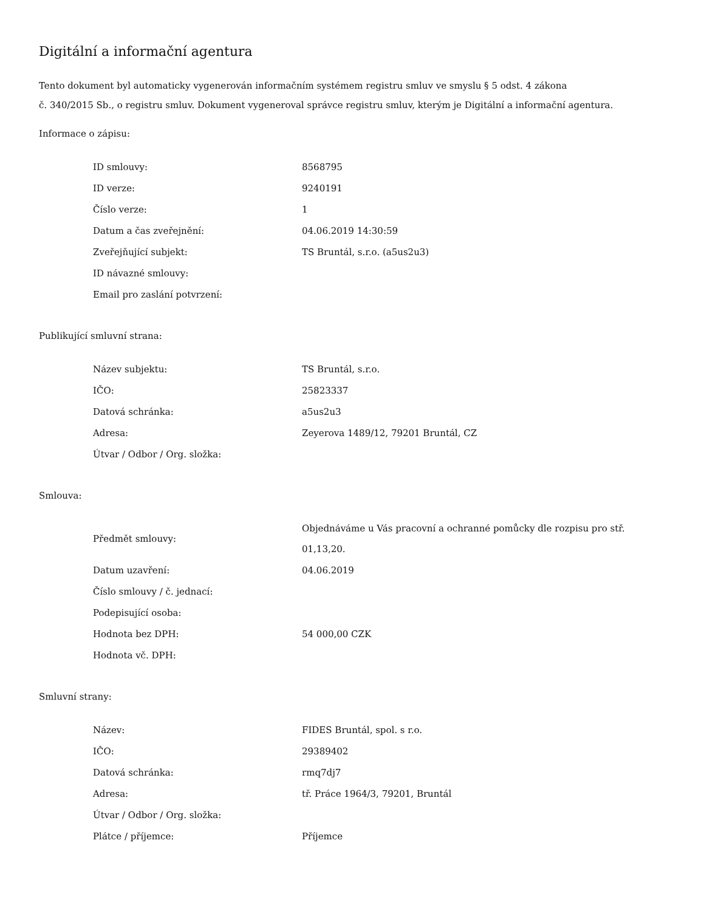Digitální a informační agentura
Tento dokument byl automaticky vygenerován informačním systémem registru smluv ve smyslu § 5 odst. 4 zákona
č. 340/2015 Sb., o registru smluv. Dokument vygeneroval správce registru smluv, kterým je Digitální a informační agentura.
Informace o zápisu:
| ID smlouvy: | 8568795 |
| ID verze: | 9240191 |
| Číslo verze: | 1 |
| Datum a čas zveřejnění: | 04.06.2019 14:30:59 |
| Zveřejňující subjekt: | TS Bruntál, s.r.o. (a5us2u3) |
| ID návazné smlouvy: | |
| Email pro zaslání potvrzení: | |
Publikující smluvní strana:
| Název subjektu: | TS Bruntál, s.r.o. |
| IČO: | 25823337 |
| Datová schránka: | a5us2u3 |
| Adresa: | Zeyerova 1489/12, 79201 Bruntál, CZ |
| Útvar / Odbor / Org. složka: | |
Smlouva:
| Předmět smlouvy: | Objednáváme u Vás pracovní a ochranné pomůcky dle rozpisu pro stř. 01,13,20. |
| Datum uzavření: | 04.06.2019 |
| Číslo smlouvy / č. jednací: | |
| Podepisující osoba: | |
| Hodnota bez DPH: | 54 000,00 CZK |
| Hodnota vč. DPH: | |
Smluvní strany:
| Název: | FIDES Bruntál, spol. s r.o. |
| IČO: | 29389402 |
| Datová schránka: | rmq7dj7 |
| Adresa: | tř. Práce 1964/3, 79201, Bruntál |
| Útvar / Odbor / Org. složka: | |
| Plátce / příjemce: | Příjemce |